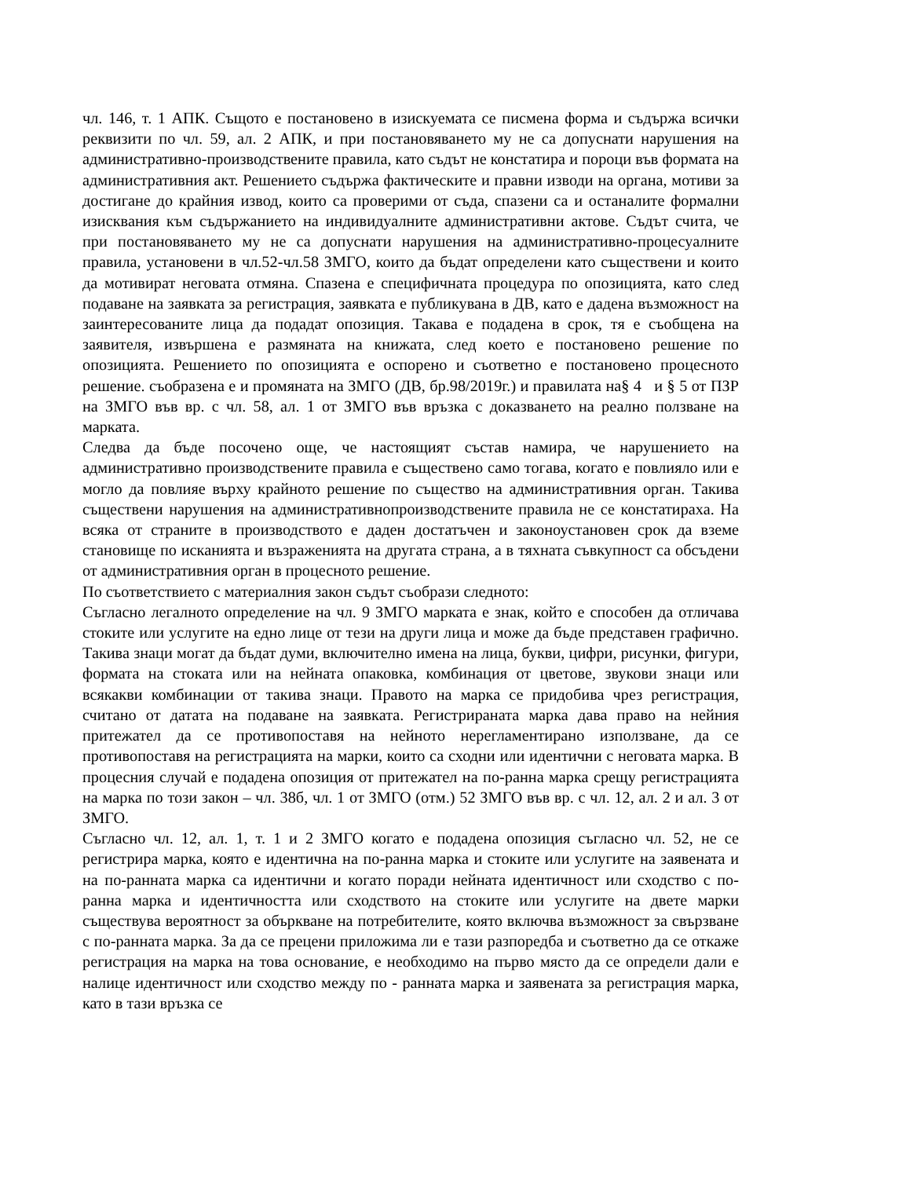чл. 146, т. 1 АПК. Същото е постановено в изискуемата се писмена форма и съдържа всички реквизити по чл. 59, ал. 2 АПК, и при постановяването му не са допуснати нарушения на административно-производствените правила, като съдът не констатира и пороци във формата на административния акт. Решението съдържа фактическите и правни изводи на органа, мотиви за достигане до крайния извод, които са проверими от съда, спазени са и останалите формални изисквания към съдържанието на индивидуалните административни актове. Съдът счита, че при постановяването му не са допуснати нарушения на административно-процесуалните правила, установени в чл.52-чл.58 ЗМГО, които да бъдат определени като съществени и които да мотивират неговата отмяна. Спазена е специфичната процедура по опозицията, като след подаване на заявката за регистрация, заявката е публикувана в ДВ, като е дадена възможност на заинтересованите лица да подадат опозиция. Такава е подадена в срок, тя е съобщена на заявителя, извършена е размяната на книжата, след което е постановено решение по опозицията. Решението по опозицията е оспорено и съответно е постановено процесното решение. съобразена е и промяната на ЗМГО (ДВ, бр.98/2019г.) и правилата на§ 4 и § 5 от ПЗР на ЗМГО във вр. с чл. 58, ал. 1 от ЗМГО във връзка с доказването на реално ползване на марката.
Следва да бъде посочено още, че настоящият състав намира, че нарушението на административно производствените правила е съществено само тогава, когато е повлияло или е могло да повлияе върху крайното решение по същество на административния орган. Такива съществени нарушения на административнопроизводствените правила не се констатираха. На всяка от страните в производството е даден достатъчен и законоустановен срок да вземе становище по исканията и възраженията на другата страна, а в тяхната съвкупност са обсъдени от административния орган в процесното решение.
По съответствието с материалния закон съдът съобрази следното:
Съгласно легалното определение на чл. 9 ЗМГО марката е знак, който е способен да отличава стоките или услугите на едно лице от тези на други лица и може да бъде представен графично. Такива знаци могат да бъдат думи, включително имена на лица, букви, цифри, рисунки, фигури, формата на стоката или на нейната опаковка, комбинация от цветове, звукови знаци или всякакви комбинации от такива знаци. Правото на марка се придобива чрез регистрация, считано от датата на подаване на заявката. Регистрираната марка дава право на нейния притежател да се противопоставя на нейното нерегламентирано използване, да се противопоставя на регистрацията на марки, които са сходни или идентични с неговата марка. В процесния случай е подадена опозиция от притежател на по-ранна марка срещу регистрацията на марка по този закон – чл. 38б, чл. 1 от ЗМГО (отм.) 52 ЗМГО във вр. с чл. 12, ал. 2 и ал. 3 от ЗМГО.
Съгласно чл. 12, ал. 1, т. 1 и 2 ЗМГО когато е подадена опозиция съгласно чл. 52, не се регистрира марка, която е идентична на по-ранна марка и стоките или услугите на заявената и на по-ранната марка са идентични и когато поради нейната идентичност или сходство с по-ранна марка и идентичността или сходството на стоките или услугите на двете марки съществува вероятност за объркване на потребителите, която включва възможност за свързване с по-ранната марка. За да се прецени приложима ли е тази разпоредба и съответно да се откаже регистрация на марка на това основание, е необходимо на първо място да се определи дали е налице идентичност или сходство между по - ранната марка и заявената за регистрация марка, като в тази връзка се